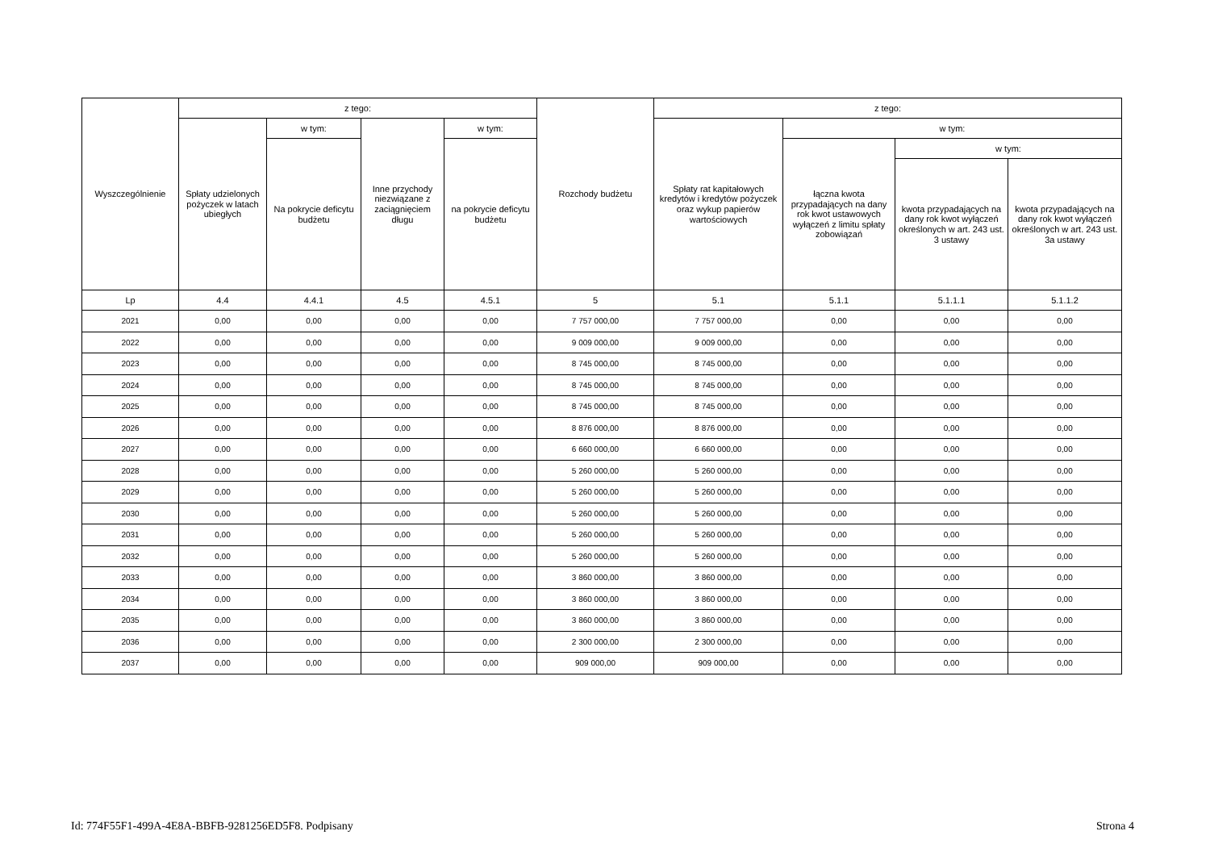| Wyszczególnienie | z tego: | | | | Rozchody budżetu | z tego: | | | |
| --- | --- | --- | --- | --- | --- | --- | --- | --- | --- |
| | Spłaty udzielonych pożyczek w latach ubiegłych | w tym: | Inne przychody niezwiązane z zaciągnięciem długu | w tym: | | Spłaty rat kapitałowych kredytów i kredytów pożyczek oraz wykup papierów wartościowych | w tym: | | |
| | | Na pokrycie deficytu budżetu | | na pokrycie deficytu budżetu | | | łączna kwota przypadających na dany rok kwot ustawowych wyłączeń z limitu spłaty zobowiązań | w tym: | |
| | | | | | | | | kwota przypadających na dany rok kwot wyłączeń określonych w art. 243 ust. 3 ustawy | kwota przypadających na dany rok kwot wyłączeń określonych w art. 243 ust. 3a ustawy |
| Lp | 4.4 | 4.4.1 | 4.5 | 4.5.1 | 5 | 5.1 | 5.1.1 | 5.1.1.1 | 5.1.1.2 |
| 2021 | 0,00 | 0,00 | 0,00 | 0,00 | 7 757 000,00 | 7 757 000,00 | 0,00 | 0,00 | 0,00 |
| 2022 | 0,00 | 0,00 | 0,00 | 0,00 | 9 009 000,00 | 9 009 000,00 | 0,00 | 0,00 | 0,00 |
| 2023 | 0,00 | 0,00 | 0,00 | 0,00 | 8 745 000,00 | 8 745 000,00 | 0,00 | 0,00 | 0,00 |
| 2024 | 0,00 | 0,00 | 0,00 | 0,00 | 8 745 000,00 | 8 745 000,00 | 0,00 | 0,00 | 0,00 |
| 2025 | 0,00 | 0,00 | 0,00 | 0,00 | 8 745 000,00 | 8 745 000,00 | 0,00 | 0,00 | 0,00 |
| 2026 | 0,00 | 0,00 | 0,00 | 0,00 | 8 876 000,00 | 8 876 000,00 | 0,00 | 0,00 | 0,00 |
| 2027 | 0,00 | 0,00 | 0,00 | 0,00 | 6 660 000,00 | 6 660 000,00 | 0,00 | 0,00 | 0,00 |
| 2028 | 0,00 | 0,00 | 0,00 | 0,00 | 5 260 000,00 | 5 260 000,00 | 0,00 | 0,00 | 0,00 |
| 2029 | 0,00 | 0,00 | 0,00 | 0,00 | 5 260 000,00 | 5 260 000,00 | 0,00 | 0,00 | 0,00 |
| 2030 | 0,00 | 0,00 | 0,00 | 0,00 | 5 260 000,00 | 5 260 000,00 | 0,00 | 0,00 | 0,00 |
| 2031 | 0,00 | 0,00 | 0,00 | 0,00 | 5 260 000,00 | 5 260 000,00 | 0,00 | 0,00 | 0,00 |
| 2032 | 0,00 | 0,00 | 0,00 | 0,00 | 5 260 000,00 | 5 260 000,00 | 0,00 | 0,00 | 0,00 |
| 2033 | 0,00 | 0,00 | 0,00 | 0,00 | 3 860 000,00 | 3 860 000,00 | 0,00 | 0,00 | 0,00 |
| 2034 | 0,00 | 0,00 | 0,00 | 0,00 | 3 860 000,00 | 3 860 000,00 | 0,00 | 0,00 | 0,00 |
| 2035 | 0,00 | 0,00 | 0,00 | 0,00 | 3 860 000,00 | 3 860 000,00 | 0,00 | 0,00 | 0,00 |
| 2036 | 0,00 | 0,00 | 0,00 | 0,00 | 2 300 000,00 | 2 300 000,00 | 0,00 | 0,00 | 0,00 |
| 2037 | 0,00 | 0,00 | 0,00 | 0,00 | 909 000,00 | 909 000,00 | 0,00 | 0,00 | 0,00 |
Id: 774F55F1-499A-4E8A-BBFB-9281256ED5F8. Podpisany Strona 4